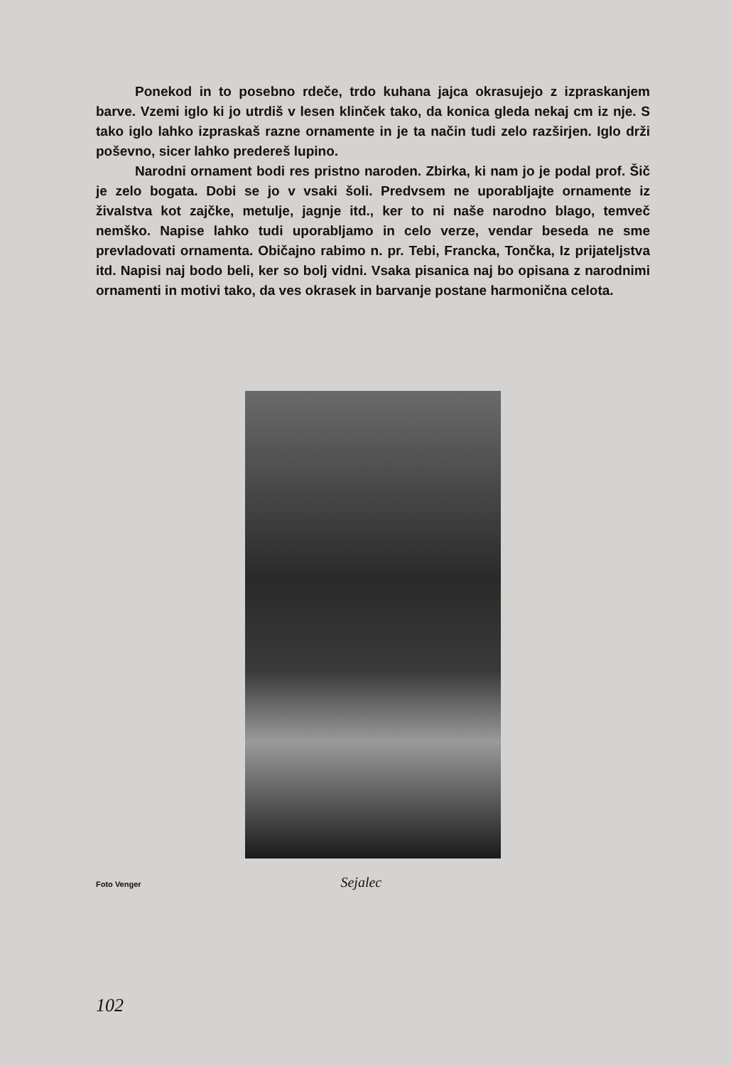Ponekod in to posebno rdeče, trdo kuhana jajca okrasujejo z izpraskanjem barve. Vzemi iglo ki jo utrdiš v lesen klinček tako, da konica gleda nekaj cm iz nje. S tako iglo lahko izpraskaš razne ornamente in je ta način tudi zelo razširjen. Iglo drži poševno, sicer lahko predereš lupino.
Narodni ornament bodi res pristno naroden. Zbirka, ki nam jo je podal prof. Šič je zelo bogata. Dobi se jo v vsaki šoli. Predvsem ne uporabljajte ornamente iz živalstva kot zajčke, metulje, jagnje itd., ker to ni naše narodno blago, temveč nemško. Napise lahko tudi uporabljamo in celo verze, vendar beseda ne sme prevladovati ornamenta. Običajno rabimo n. pr. Tebi, Francka, Tončka, Iz prijateljstva itd. Napisi naj bodo beli, ker so bolj vidni. Vsaka pisanica naj bo opisana z narodnimi ornamenti in motivi tako, da ves okrasek in barvanje postane harmonična celota.
Foto Venger Sejalec
102